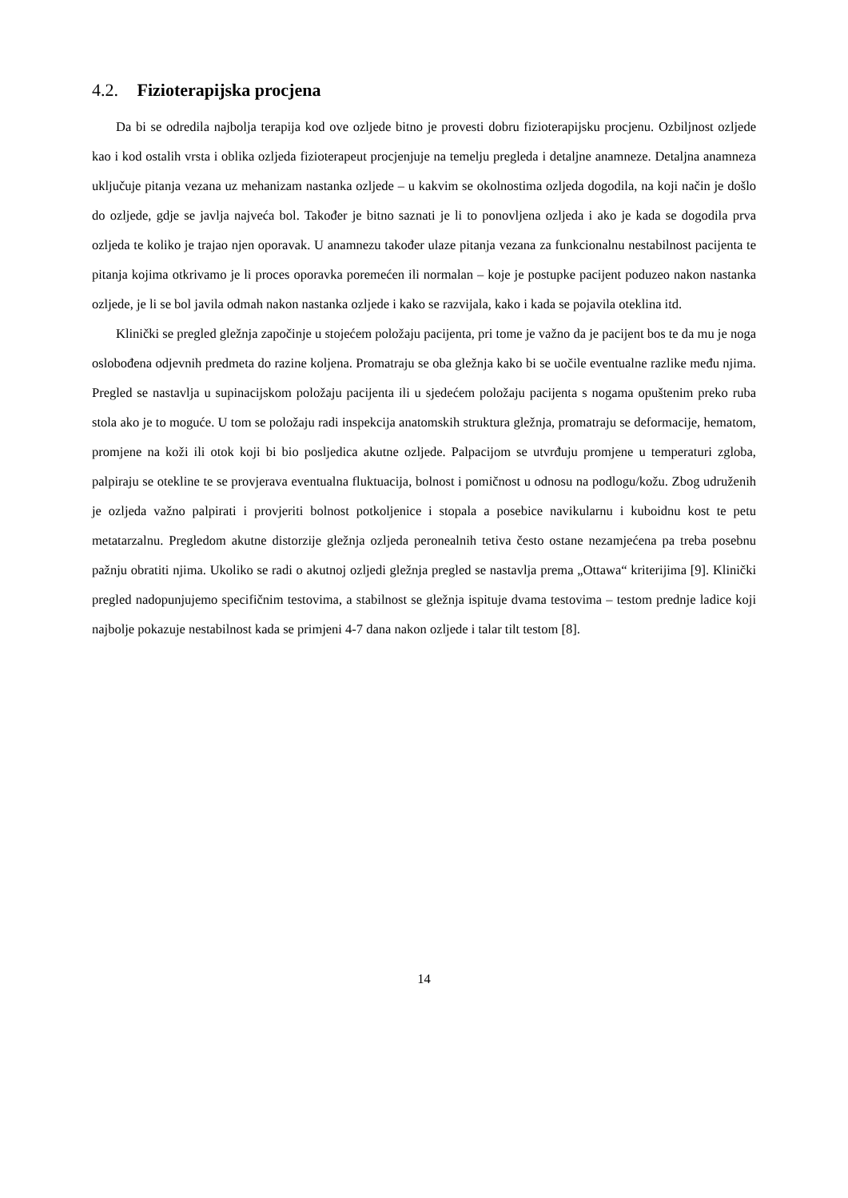4.2. Fizioterapijska procjena
Da bi se odredila najbolja terapija kod ove ozljede bitno je provesti dobru fizioterapijsku procjenu. Ozbiljnost ozljede kao i kod ostalih vrsta i oblika ozljeda fizioterapeut procjenjuje na temelju pregleda i detaljne anamneze. Detaljna anamneza uključuje pitanja vezana uz mehanizam nastanka ozljede – u kakvim se okolnostima ozljeda dogodila, na koji način je došlo do ozljede, gdje se javlja najveća bol. Također je bitno saznati je li to ponovljena ozljeda i ako je kada se dogodila prva ozljeda te koliko je trajao njen oporavak. U anamnezu također ulaze pitanja vezana za funkcionalnu nestabilnost pacijenta te pitanja kojima otkrivamo je li proces oporavka poremećen ili normalan – koje je postupke pacijent poduzeo nakon nastanka ozljede, je li se bol javila odmah nakon nastanka ozljede i kako se razvijala, kako i kada se pojavila oteklina itd.
Klinički se pregled gležnja započinje u stojećem položaju pacijenta, pri tome je važno da je pacijent bos te da mu je noga oslobođena odjevnih predmeta do razine koljena. Promatraju se oba gležnja kako bi se uočile eventualne razlike među njima. Pregled se nastavlja u supinacijskom položaju pacijenta ili u sjedećem položaju pacijenta s nogama opuštenim preko ruba stola ako je to moguće. U tom se položaju radi inspekcija anatomskih struktura gležnja, promatraju se deformacije, hematom, promjene na koži ili otok koji bi bio posljedica akutne ozljede. Palpacijom se utvrđuju promjene u temperaturi zgloba, palpiraju se otekline te se provjerava eventualna fluktuacija, bolnost i pomičnost u odnosu na podlogu/kožu. Zbog udruženih je ozljeda važno palpirati i provjeriti bolnost potkoljenice i stopala a posebice navikularnu i kuboidnu kost te petu metatarzalnu. Pregledom akutne distorzije gležnja ozljeda peronealnih tetiva često ostane nezamjećena pa treba posebnu pažnju obratiti njima. Ukoliko se radi o akutnoj ozljedi gležnja pregled se nastavlja prema „Ottawa“ kriterijima [9]. Klinički pregled nadopunjujemo specifičnim testovima, a stabilnost se gležnja ispituje dvama testovima – testom prednje ladice koji najbolje pokazuje nestabilnost kada se primjeni 4-7 dana nakon ozljede i talar tilt testom [8].
14